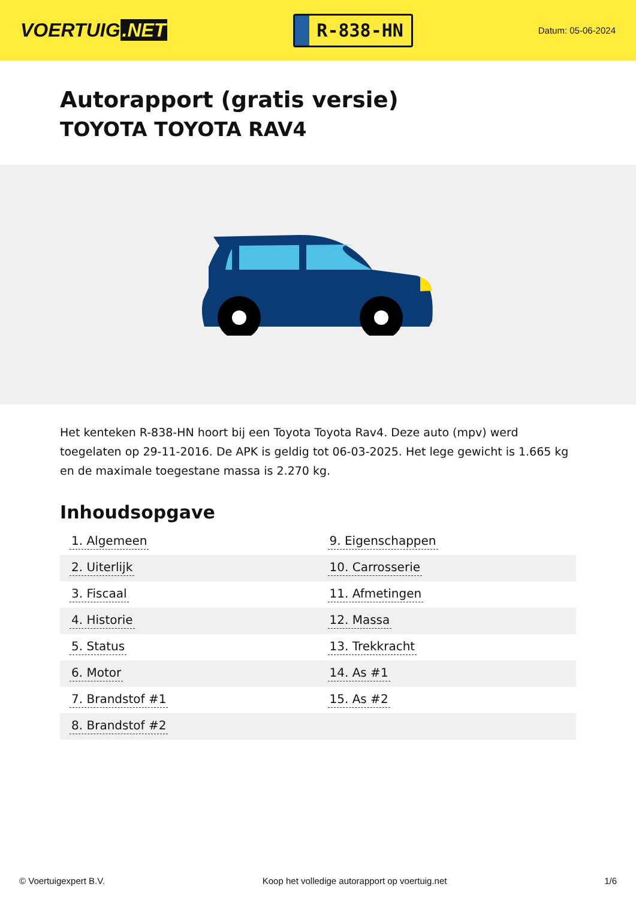VOERTUIG.NET
R-838-HN
Datum: 05-06-2024
Autorapport (gratis versie)
TOYOTA TOYOTA RAV4
Het kenteken R-838-HN hoort bij een Toyota Toyota Rav4. Deze auto (mpv) werd toegelaten op 29-11-2016. De APK is geldig tot 06-03-2025. Het lege gewicht is 1.665 kg en de maximale toegestane massa is 2.270 kg.
Inhoudsopgave
| 1. Algemeen | 9. Eigenschappen |
| 2. Uiterlijk | 10. Carrosserie |
| 3. Fiscaal | 11. Afmetingen |
| 4. Historie | 12. Massa |
| 5. Status | 13. Trekkracht |
| 6. Motor | 14. As #1 |
| 7. Brandstof #1 | 15. As #2 |
| 8. Brandstof #2 | |
© Voertuigexpert B.V. Koop het volledige autorapport op voertuig.net 1/6